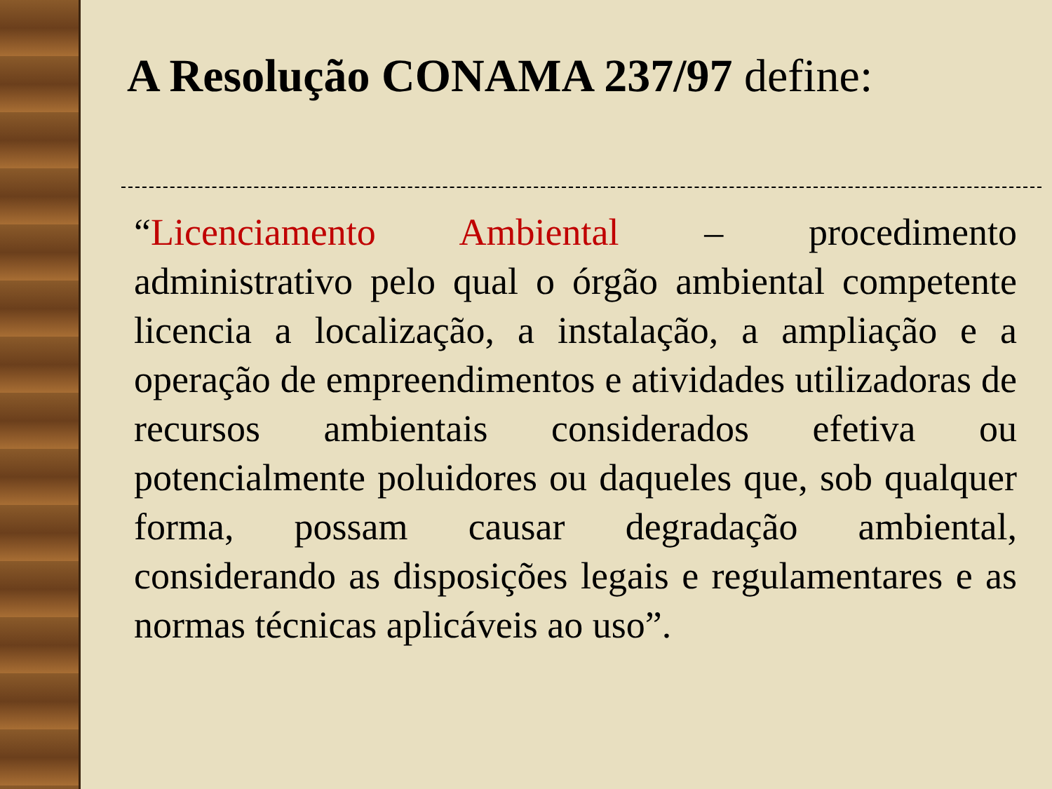A Resolução CONAMA 237/97 define:
“Licenciamento Ambiental – procedimento administrativo pelo qual o órgão ambiental competente licencia a localização, a instalação, a ampliação e a operação de empreendimentos e atividades utilizadoras de recursos ambientais considerados efetiva ou potencialmente poluidores ou daqueles que, sob qualquer forma, possam causar degradação ambiental, considerando as disposições legais e regulamentares e as normas técnicas aplicáveis ao uso”.